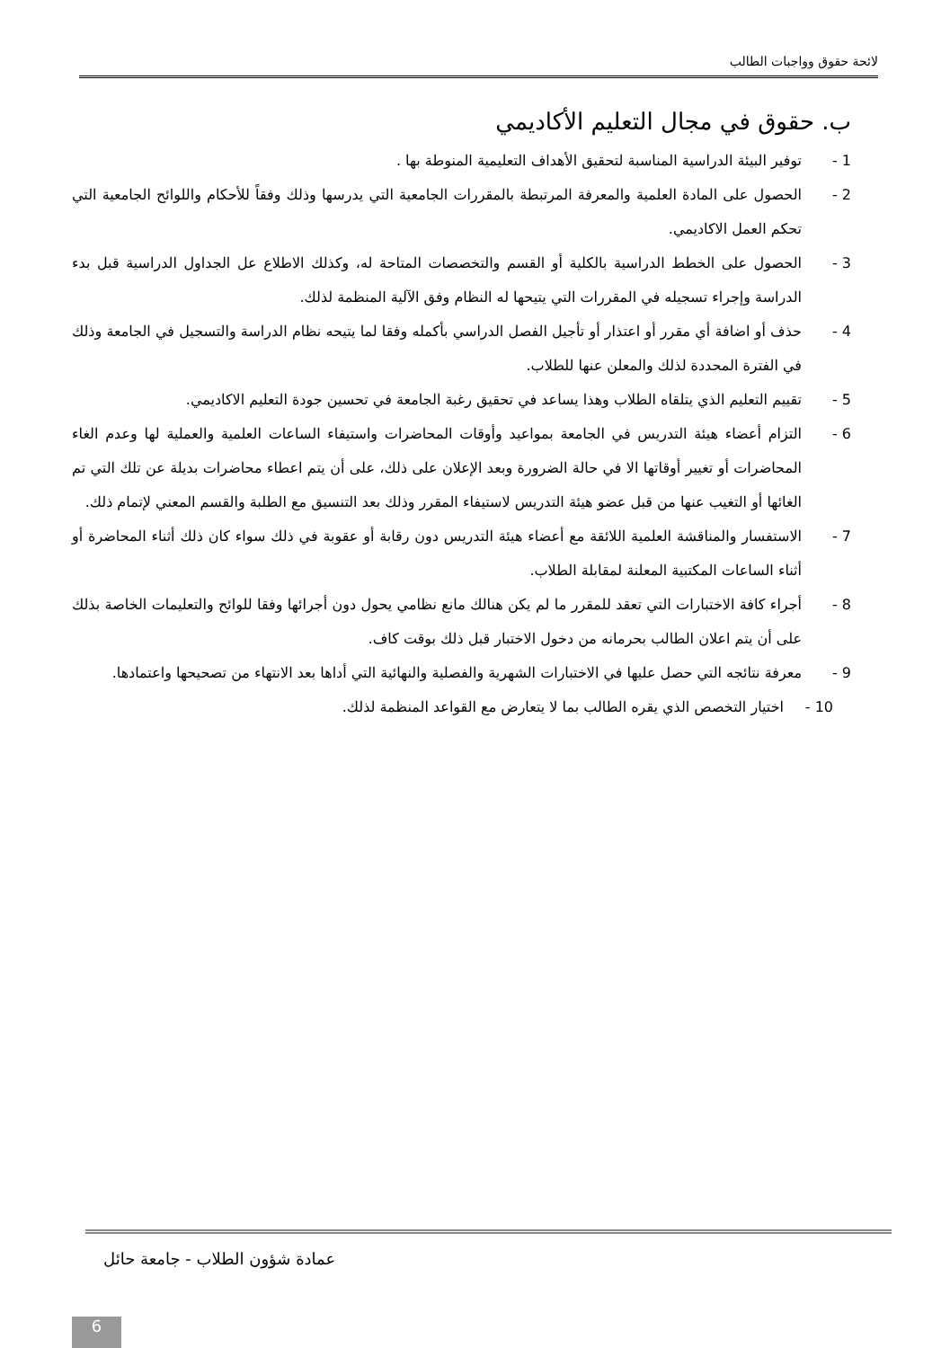لائحة حقوق وواجبات الطالب
ب. حقوق في مجال التعليم الأكاديمي
1 - توفير البيئة الدراسية المناسبة لتحقيق الأهداف التعليمية المنوطة بها .
2 - الحصول على المادة العلمية والمعرفة المرتبطة بالمقررات الجامعية التي يدرسها وذلك وفقاً للأحكام واللوائح الجامعية التي تحكم العمل الاكاديمي.
3 - الحصول على الخطط الدراسية بالكلية أو القسم والتخصصات المتاحة له، وكذلك الاطلاع عل الجداول الدراسية قبل بدء الدراسة وإجراء تسجيله في المقررات التي يتيحها له النظام وفق الآلية المنظمة لذلك.
4 - حذف أو اضافة أي مقرر أو اعتذار أو تأجيل الفصل الدراسي بأكمله وفقا لما يتيحه نظام الدراسة والتسجيل في الجامعة وذلك في الفترة المحددة لذلك والمعلن عنها للطلاب.
5 - تقييم التعليم الذي يتلقاه الطلاب وهذا يساعد في تحقيق رغبة الجامعة في تحسين جودة التعليم الاكاديمي.
6 - التزام أعضاء هيئة التدريس في الجامعة بمواعيد وأوقات المحاضرات واستيفاء الساعات العلمية والعملية لها وعدم الغاء المحاضرات أو تغيير أوقاتها الا في حالة الضرورة وبعد الإعلان على ذلك، على أن يتم اعطاء محاضرات بديلة عن تلك التي تم الغائها أو التغيب عنها من قبل عضو هيئة التدريس لاستيفاء المقرر وذلك بعد التنسيق مع الطلبة والقسم المعني لإتمام ذلك.
7 - الاستفسار والمناقشة العلمية اللائقة مع أعضاء هيئة التدريس دون رقابة أو عقوبة في ذلك سواء كان ذلك أثناء المحاضرة أو أثناء الساعات المكتبية المعلنة لمقابلة الطلاب.
8 - أجراء كافة الاختبارات التي تعقد للمقرر ما لم يكن هنالك مانع نظامي يحول دون أجرائها وفقا للوائح والتعليمات الخاصة بذلك على أن يتم اعلان الطالب بحرمانه من دخول الاختبار قبل ذلك بوقت كاف.
9 - معرفة نتائجه التي حصل عليها في الاختبارات الشهرية والفصلية والنهائية التي أداها بعد الانتهاء من تصحيحها واعتمادها.
10 - اختيار التخصص الذي يقره الطالب بما لا يتعارض مع القواعد المنظمة لذلك.
عمادة شؤون الطلاب - جامعة حائل
6